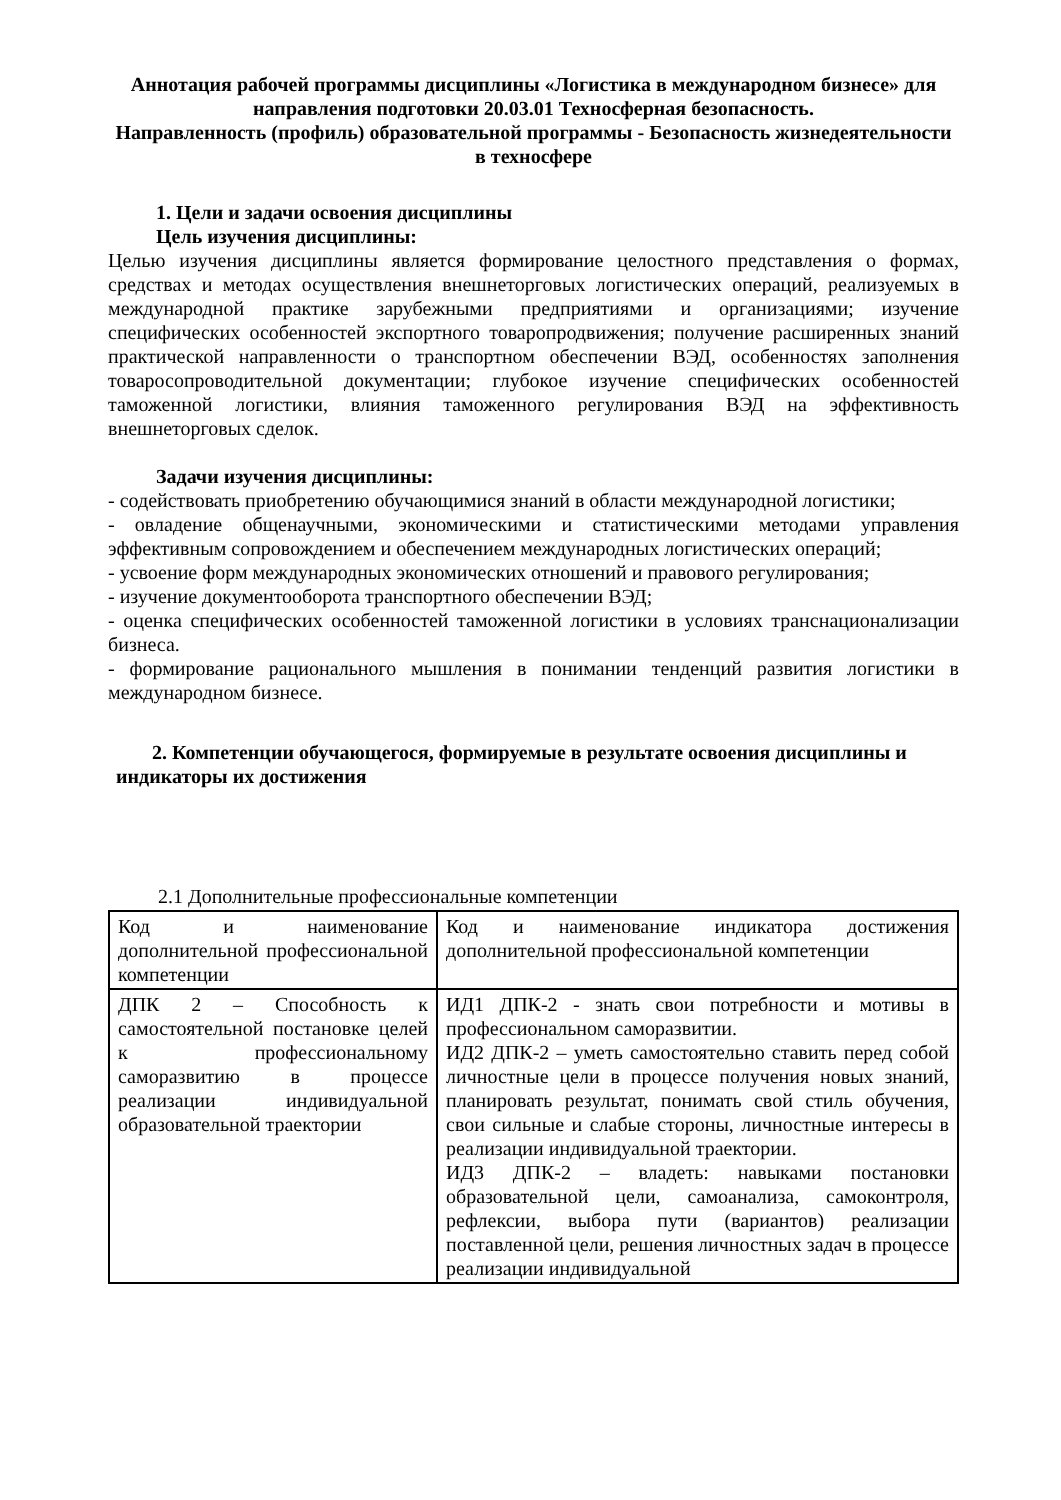Аннотация рабочей программы дисциплины «Логистика в международном бизнесе» для направления подготовки 20.03.01 Техносферная безопасность.
Направленность (профиль) образовательной программы - Безопасность жизнедеятельности в техносфере
1. Цели и задачи освоения дисциплины
Цель изучения дисциплины:
Целью изучения дисциплины является формирование целостного представления о формах, средствах и методах осуществления внешнеторговых логистических операций, реализуемых в международной практике зарубежными предприятиями и организациями; изучение специфических особенностей экспортного товаропродвижения; получение расширенных знаний практической направленности о транспортном обеспечении ВЭД, особенностях заполнения товаросопроводительной документации; глубокое изучение специфических особенностей таможенной логистики, влияния таможенного регулирования ВЭД на эффективность внешнеторговых сделок.
Задачи изучения дисциплины:
- содействовать приобретению обучающимися знаний в области международной логистики;
- овладение общенаучными, экономическими и статистическими методами управления эффективным сопровождением и обеспечением международных логистических операций;
- усвоение форм международных экономических отношений и правового регулирования;
- изучение документооборота транспортного обеспечении ВЭД;
- оценка специфических особенностей таможенной логистики в условиях транснационализации бизнеса.
- формирование рационального мышления в понимании тенденций развития логистики в международном бизнесе.
2. Компетенции обучающегося, формируемые в результате освоения дисциплины и
индикаторы их достижения
2.1 Дополнительные профессиональные компетенции
| Код и наименование дополнительной профессиональной компетенции | Код и наименование индикатора достижения дополнительной профессиональной компетенции |
| ДПК 2 – Способность к самостоятельной постановке целей к профессиональному саморазвитию в процессе реализации индивидуальной образовательной траектории | ИД1 ДПК-2 - знать свои потребности и мотивы в профессиональном саморазвитии. ИД2 ДПК-2 – уметь самостоятельно ставить перед собой личностные цели в процессе получения новых знаний, планировать результат, понимать свой стиль обучения, свои сильные и слабые стороны, личностные интересы в реализации индивидуальной траектории. ИД3 ДПК-2 – владеть: навыками постановки образовательной цели, самоанализа, самоконтроля, рефлексии, выбора пути (вариантов) реализации поставленной цели, решения личностных задач в процессе реализации индивидуальной |